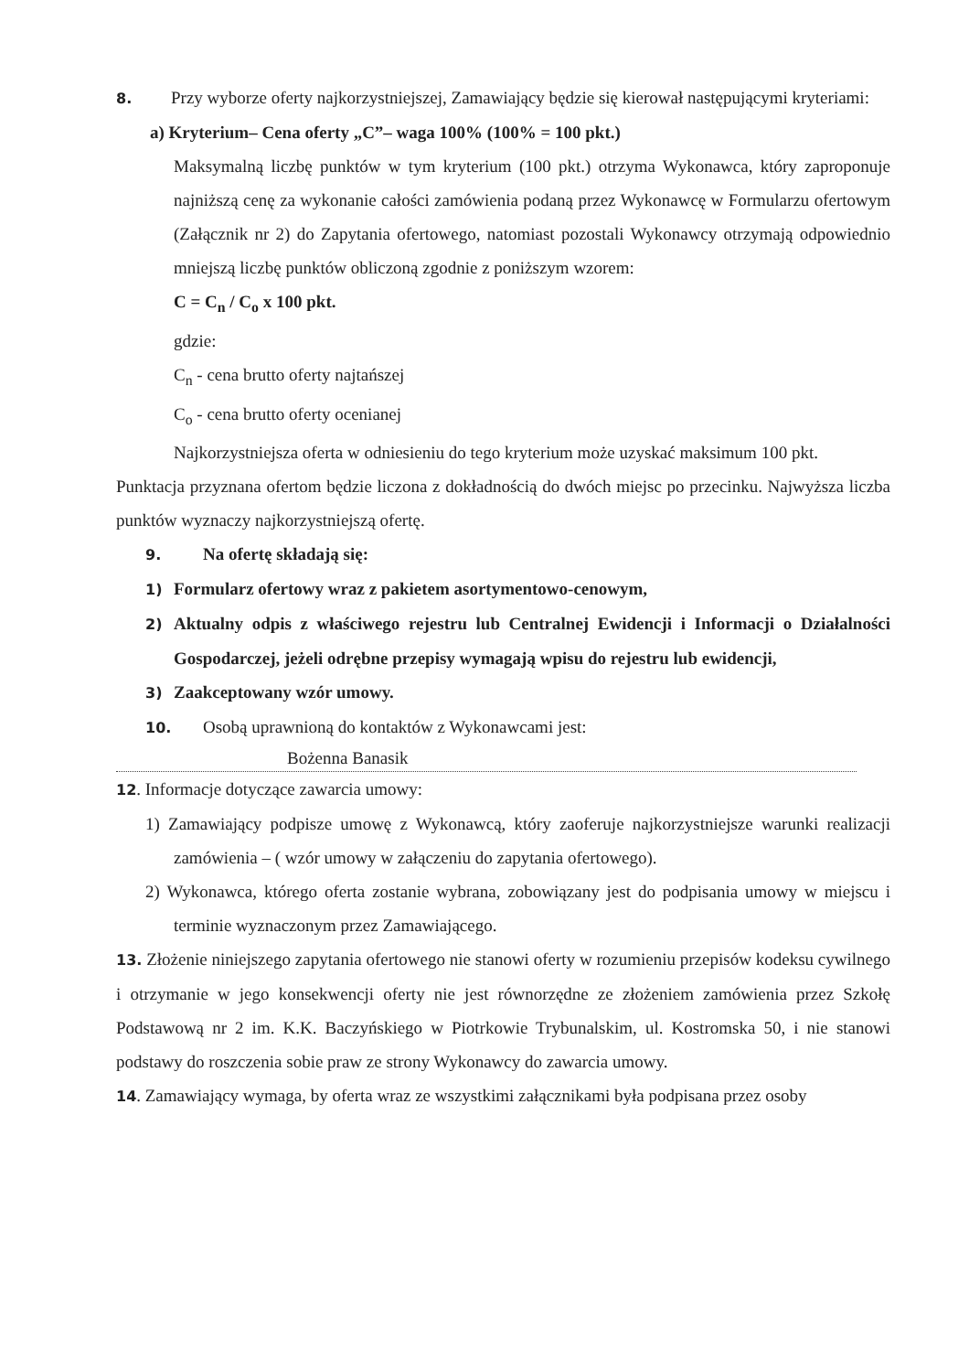8. Przy wyborze oferty najkorzystniejszej, Zamawiający będzie się kierował następującymi kryteriami:
a) Kryterium– Cena oferty „C”– waga 100% (100% = 100 pkt.)
Maksymalną liczbę punktów w tym kryterium (100 pkt.) otrzyma Wykonawca, który zaproponuje najniższą cenę za wykonanie całości zamówienia podaną przez Wykonawcę w Formularzu ofertowym (Załącznik nr 2) do Zapytania ofertowego, natomiast pozostali Wykonawcy otrzymają odpowiednio mniejszą liczbę punktów obliczoną zgodnie z poniższym wzorem:
C = C<sub>n</sub> / C<sub>o</sub> x 100 pkt.
gdzie:
C<sub>n</sub> - cena brutto oferty najtańszej
C<sub>o</sub> - cena brutto oferty ocenianej
Najkorzystniejsza oferta w odniesieniu do tego kryterium może uzyskać maksimum 100 pkt.
Punktacja przyznana ofertom będzie liczona z dokładnością do dwóch miejsc po przecinku. Najwyższa liczba punktów wyznaczy najkorzystniejszą ofertę.
9. Na ofertę składają się:
1) Formularz ofertowy wraz z pakietem asortymentowo-cenowym,
2) Aktualny odpis z właściwego rejestru lub Centralnej Ewidencji i Informacji o Działalności Gospodarczej, jeżeli odrębne przepisy wymagają wpisu do rejestru lub ewidencji,
3) Zaakceptowany wzór umowy.
10. Osobą uprawnioną do kontaktów z Wykonawcami jest:
Bożenna Banasik
12. Informacje dotyczące zawarcia umowy:
1) Zamawiający podpisze umowę z Wykonawcą, który zaoferuje najkorzystniejsze warunki realizacji zamówienia – ( wzór umowy w załączeniu do zapytania ofertowego).
2) Wykonawca, którego oferta zostanie wybrana, zobowiązany jest do podpisania umowy w miejscu i terminie wyznaczonym przez Zamawiającego.
13. Złożenie niniejszego zapytania ofertowego nie stanowi oferty w rozumieniu przepisów kodeksu cywilnego i otrzymanie w jego konsekwencji oferty nie jest równorzędne ze złożeniem zamówienia przez Szkołę Podstawową nr 2 im. K.K. Baczyńskiego w Piotrkowie Trybunalskim, ul. Kostromska 50, i nie stanowi podstawy do roszczenia sobie praw ze strony Wykonawcy do zawarcia umowy.
14. Zamawiający wymaga, by oferta wraz ze wszystkimi załącznikami była podpisana przez osoby